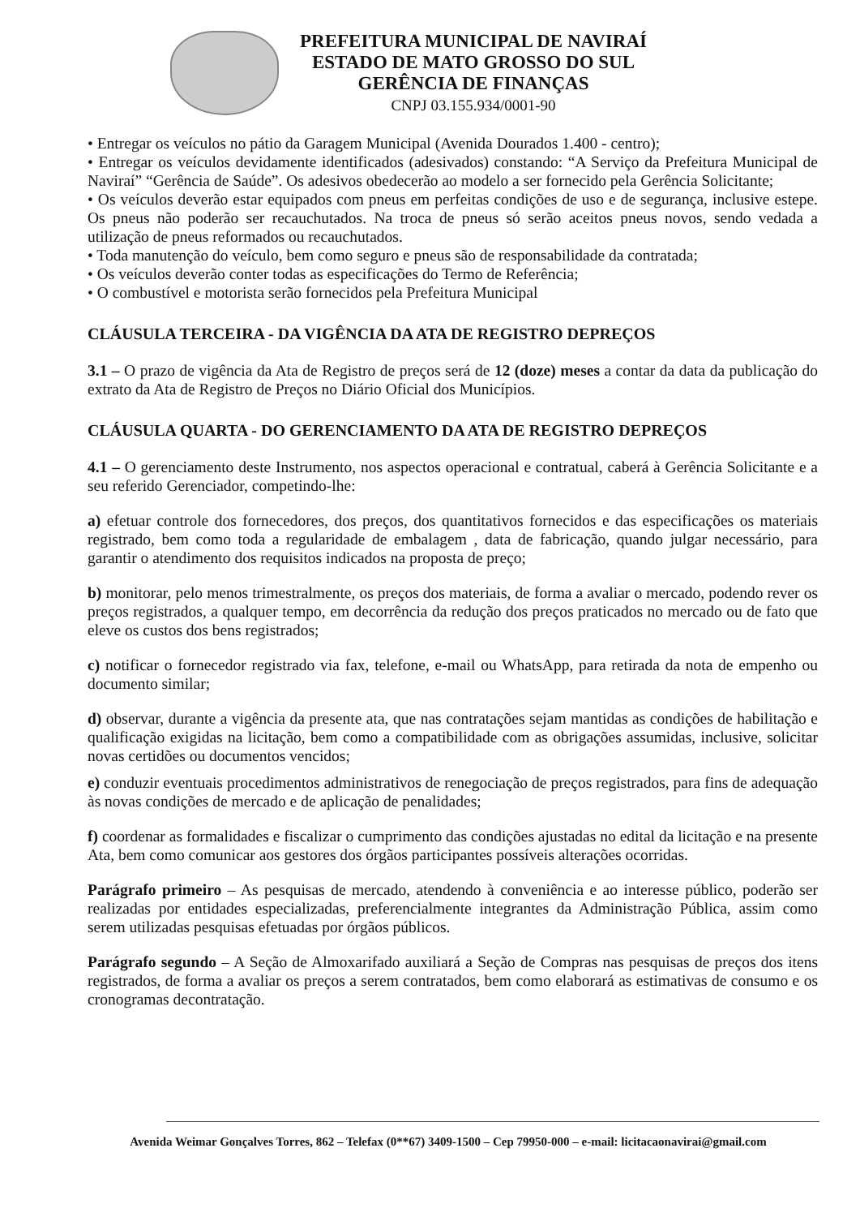PREFEITURA MUNICIPAL DE NAVIRAÍ
ESTADO DE MATO GROSSO DO SUL
GERÊNCIA DE FINANÇAS
CNPJ 03.155.934/0001-90
• Entregar os veículos no pátio da Garagem Municipal (Avenida Dourados 1.400 - centro);
• Entregar os veículos devidamente identificados (adesivados) constando: “A Serviço da Prefeitura Municipal de Naviraí” “Gerência de Saúde”. Os adesivos obedecerão ao modelo a ser fornecido pela Gerência Solicitante;
• Os veículos deverão estar equipados com pneus em perfeitas condições de uso e de segurança, inclusive estepe. Os pneus não poderão ser recauchutados. Na troca de pneus só serão aceitos pneus novos, sendo vedada a utilização de pneus reformados ou recauchutados.
• Toda manutenção do veículo, bem como seguro e pneus são de responsabilidade da contratada;
• Os veículos deverão conter todas as especificações do Termo de Referência;
• O combustível e motorista serão fornecidos pela Prefeitura Municipal
CLÁUSULA TERCEIRA - DA VIGÊNCIA DA ATA DE REGISTRO DEPREÇOS
3.1 – O prazo de vigência da Ata de Registro de preços será de 12 (doze) meses a contar da data da publicação do extrato da Ata de Registro de Preços no Diário Oficial dos Municípios.
CLÁUSULA QUARTA - DO GERENCIAMENTO DA ATA DE REGISTRO DEPREÇOS
4.1 – O gerenciamento deste Instrumento, nos aspectos operacional e contratual, caberá à Gerência Solicitante e a seu referido Gerenciador, competindo-lhe:
a) efetuar controle dos fornecedores, dos preços, dos quantitativos fornecidos e das especificações os materiais registrado, bem como toda a regularidade de embalagem , data de fabricação, quando julgar necessário, para garantir o atendimento dos requisitos indicados na proposta de preço;
b) monitorar, pelo menos trimestralmente, os preços dos materiais, de forma a avaliar o mercado, podendo rever os preços registrados, a qualquer tempo, em decorrência da redução dos preços praticados no mercado ou de fato que eleve os custos dos bens registrados;
c) notificar o fornecedor registrado via fax, telefone, e-mail ou WhatsApp, para retirada da nota de empenho ou documento similar;
d) observar, durante a vigência da presente ata, que nas contratações sejam mantidas as condições de habilitação e qualificação exigidas na licitação, bem como a compatibilidade com as obrigações assumidas, inclusive, solicitar novas certidões ou documentos vencidos;
e) conduzir eventuais procedimentos administrativos de renegociação de preços registrados, para fins de adequação às novas condições de mercado e de aplicação de penalidades;
f) coordenar as formalidades e fiscalizar o cumprimento das condições ajustadas no edital da licitação e na presente Ata, bem como comunicar aos gestores dos órgãos participantes possíveis alterações ocorridas.
Parágrafo primeiro – As pesquisas de mercado, atendendo à conveniência e ao interesse público, poderão ser realizadas por entidades especializadas, preferencialmente integrantes da Administração Pública, assim como serem utilizadas pesquisas efetuadas por órgãos públicos.
Parágrafo segundo – A Seção de Almoxarifado auxiliará a Seção de Compras nas pesquisas de preços dos itens registrados, de forma a avaliar os preços a serem contratados, bem como elaborará as estimativas de consumo e os cronogramas decontratação.
Avenida Weimar Gonçalves Torres, 862 – Telefax (0**67) 3409-1500 – Cep 79950-000 – e-mail: licitacaonavirai@gmail.com